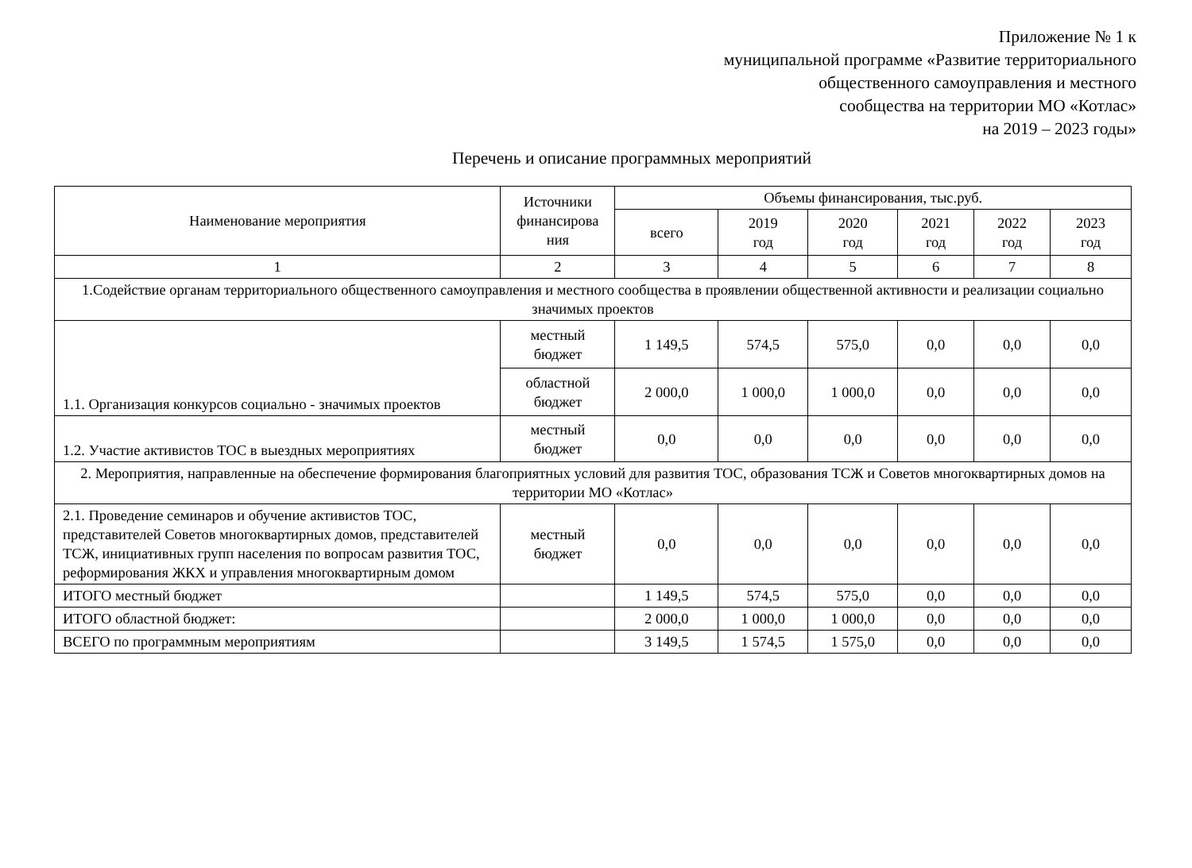Приложение № 1 к
муниципальной программе «Развитие территориального
общественного самоуправления и местного
сообщества на территории МО «Котлас»
на 2019 – 2023 годы»
Перечень и описание программных мероприятий
| Наименование мероприятия | Источники финансирова ния | Объемы финансирования, тыс.руб. | | | | | |
| --- | --- | --- | --- | --- | --- | --- | --- |
| | | всего | 2019 год | 2020 год | 2021 год | 2022 год | 2023 год |
| 1 | 2 | 3 | 4 | 5 | 6 | 7 | 8 |
| 1.Содействие органам территориального общественного самоуправления и местного сообщества в проявлении общественной активности и реализации социально значимых проектов | | | | | | | |
| 1.1. Организация конкурсов социально - значимых проектов | местный бюджет | 1 149,5 | 574,5 | 575,0 | 0,0 | 0,0 | 0,0 |
| | областной бюджет | 2 000,0 | 1 000,0 | 1 000,0 | 0,0 | 0,0 | 0,0 |
| 1.2. Участие активистов ТОС в выездных мероприятиях | местный бюджет | 0,0 | 0,0 | 0,0 | 0,0 | 0,0 | 0,0 |
| 2. Мероприятия, направленные на обеспечение формирования благоприятных условий для развития ТОС, образования ТСЖ и Советов многоквартирных домов на территории МО «Котлас» | | | | | | | |
| 2.1. Проведение семинаров и обучение активистов ТОС, представителей Советов многоквартирных домов, представителей ТСЖ, инициативных групп населения по вопросам развития ТОС, реформирования ЖКХ и управления многоквартирным домом | местный бюджет | 0,0 | 0,0 | 0,0 | 0,0 | 0,0 | 0,0 |
| ИТОГО местный бюджет | | 1 149,5 | 574,5 | 575,0 | 0,0 | 0,0 | 0,0 |
| ИТОГО областной бюджет: | | 2 000,0 | 1 000,0 | 1 000,0 | 0,0 | 0,0 | 0,0 |
| ВСЕГО по программным мероприятиям | | 3 149,5 | 1 574,5 | 1 575,0 | 0,0 | 0,0 | 0,0 |